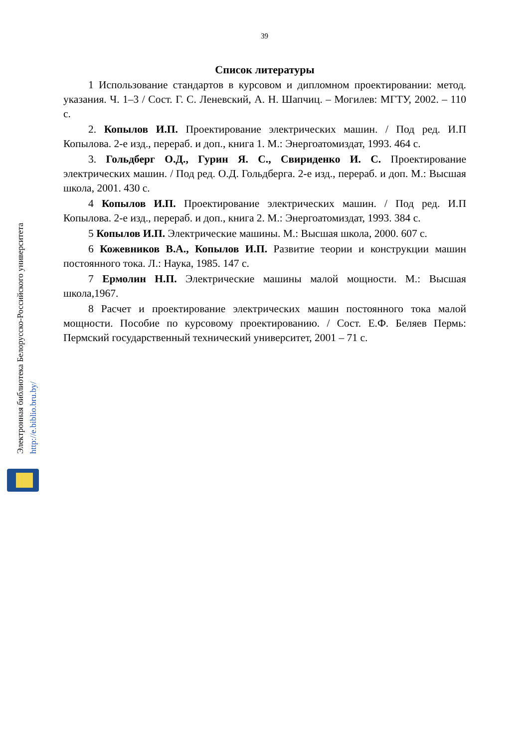39
Список литературы
1 Использование стандартов в курсовом и дипломном проектировании: метод. указания. Ч. 1–3 / Сост. Г. С. Леневский, А. Н. Шапчиц. – Могилев: МГТУ, 2002. – 110 с.
2. Копылов И.П. Проектирование электрических машин. / Под ред. И.П Копылова. 2-е изд., перераб. и доп., книга 1. М.: Энергоатомиздат, 1993. 464 с.
3. Гольдберг О.Д., Гурин Я. С., Свириденко И. С. Проектирование электрических машин. / Под ред. О.Д. Гольдберга. 2-е изд., перераб. и доп. М.: Высшая школа, 2001. 430 с.
4 Копылов И.П. Проектирование электрических машин. / Под ред. И.П Копылова. 2-е изд., перераб. и доп., книга 2. М.: Энергоатомиздат, 1993. 384 с.
5 Копылов И.П. Электрические машины. М.: Высшая школа, 2000. 607 с.
6 Кожевников В.А., Копылов И.П. Развитие теории и конструкции машин постоянного тока. Л.: Наука, 1985. 147 с.
7 Ермолин Н.П. Электрические машины малой мощности. М.: Высшая школа,1967.
8 Расчет и проектирование электрических машин постоянного тока малой мощности. Пособие по курсовому проектированию. / Сост. Е.Ф. Беляев Пермь: Пермский государственный технический университет, 2001 – 71 с.
Электронная библиотека Белорусско-Российского университета
http://e.biblio.bru.by/